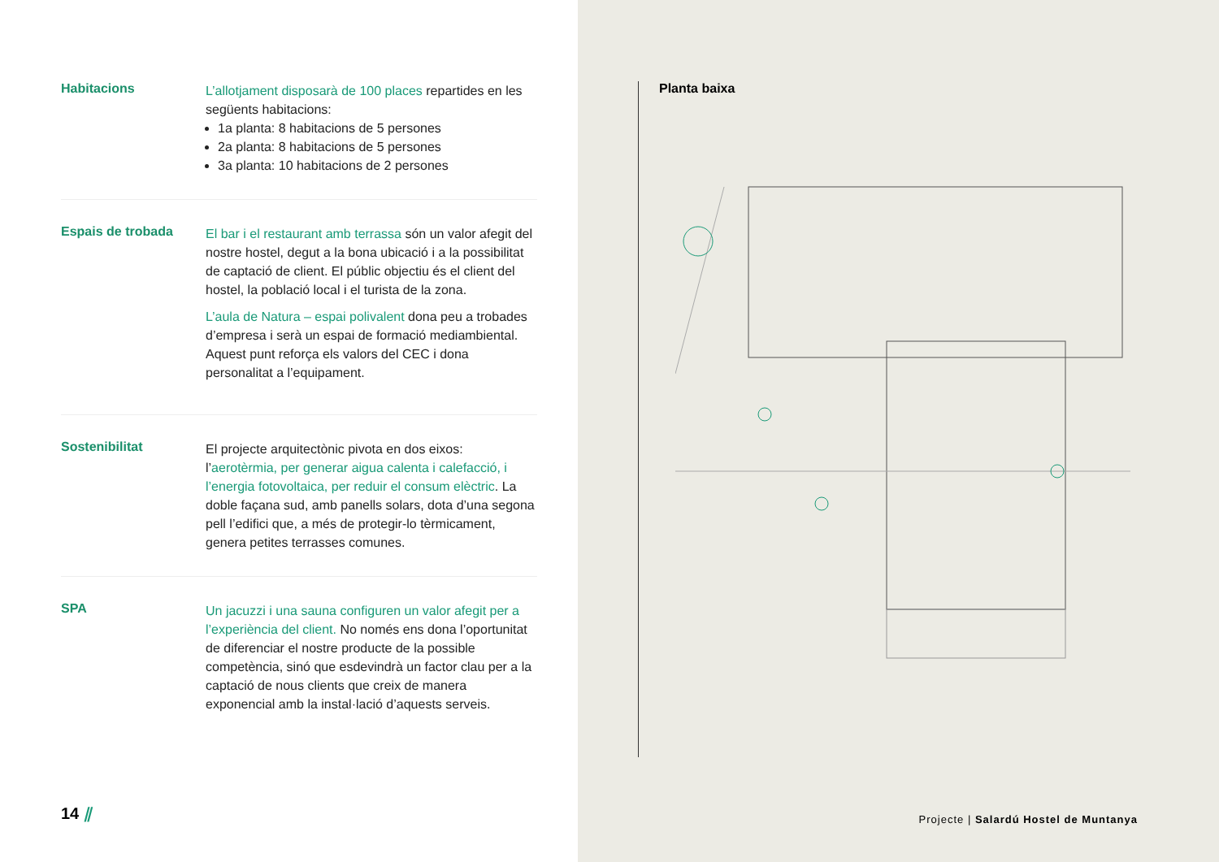Habitacions
L’allotjament disposarà de 100 places repartides en les següents habitacions:
1a planta: 8 habitacions de 5 persones
2a planta: 8 habitacions de 5 persones
3a planta: 10 habitacions de 2 persones
Espais de trobada
El bar i el restaurant amb terrassa són un valor afegit del nostre hostel, degut a la bona ubicació i a la possibilitat de captació de client. El públic objectiu és el client del hostel, la població local i el turista de la zona.
L’aula de Natura – espai polivalent dona peu a trobades d’empresa i serà un espai de formació mediambiental. Aquest punt reforça els valors del CEC i dona personalitat a l’equipament.
Sostenibilitat
El projecte arquitectònic pivota en dos eixos: l’aerotèrmia, per generar aigua calenta i calefacció, i l’energia fotovoltaica, per reduir el consum elèctric. La doble façana sud, amb panells solars, dota d’una segona pell l’edifici que, a més de protegir-lo tèrmicament, genera petites terrasses comunes.
SPA
Un jacuzzi i una sauna configuren un valor afegit per a l’experiència del client. No només ens dona l’oportunitat de diferenciar el nostre producte de la possible competència, sinó que esdevindrà un factor clau per a la captació de nous clients que creix de manera exponencial amb la instal·lació d’aquests serveis.
14 ⫽
Planta baixa
Projecte | Salardú Hostel de Muntanya